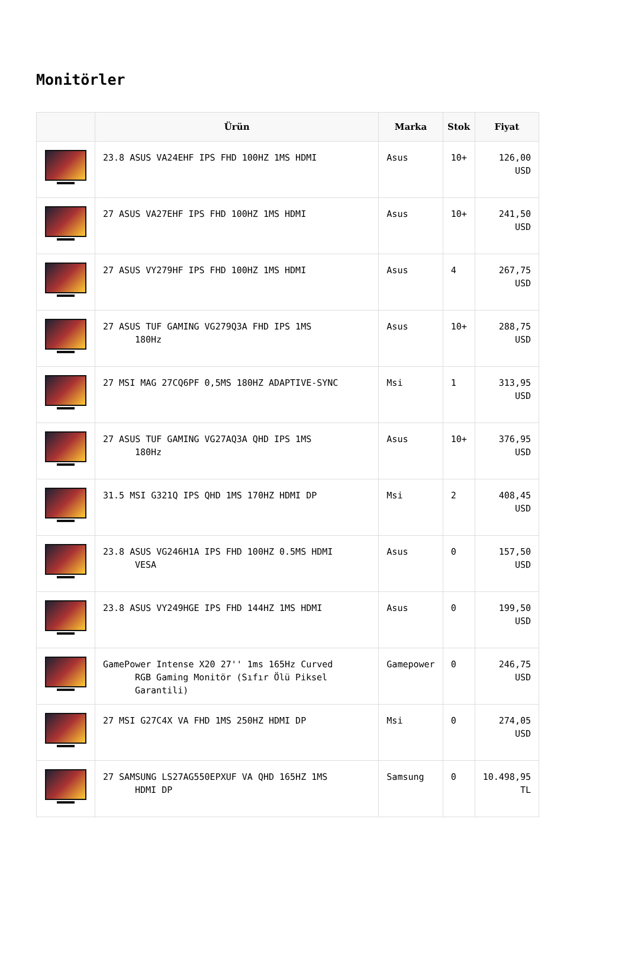Monitörler
| | Ürün | Marka | Stok | Fiyat |
| --- | --- | --- | --- | --- |
| | 23.8 ASUS VA24EHF IPS FHD 100HZ 1MS HDMI | Asus | 10+ | 126,00 USD |
| | 27 ASUS VA27EHF IPS FHD 100HZ 1MS HDMI | Asus | 10+ | 241,50 USD |
| | 27 ASUS VY279HF IPS FHD 100HZ 1MS HDMI | Asus | 4 | 267,75 USD |
| | 27 ASUS TUF GAMING VG279Q3A FHD IPS 1MS 180Hz | Asus | 10+ | 288,75 USD |
| | 27 MSI MAG 27CQ6PF 0,5MS 180HZ ADAPTIVE-SYNC | Msi | 1 | 313,95 USD |
| | 27 ASUS TUF GAMING VG27AQ3A QHD IPS 1MS 180Hz | Asus | 10+ | 376,95 USD |
| | 31.5 MSI G321Q IPS QHD 1MS 170HZ HDMI DP | Msi | 2 | 408,45 USD |
| | 23.8 ASUS VG246H1A IPS FHD 100HZ 0.5MS HDMI VESA | Asus | 0 | 157,50 USD |
| | 23.8 ASUS VY249HGE IPS FHD 144HZ 1MS HDMI | Asus | 0 | 199,50 USD |
| | GamePower Intense X20 27'' 1ms 165Hz Curved RGB Gaming Monitör (Sıfır Ölü Piksel Garantili) | Gamepower | 0 | 246,75 USD |
| | 27 MSI G27C4X VA FHD 1MS 250HZ HDMI DP | Msi | 0 | 274,05 USD |
| | 27 SAMSUNG LS27AG550EPXUF VA QHD 165HZ 1MS HDMI DP | Samsung | 0 | 10.498,95 TL |